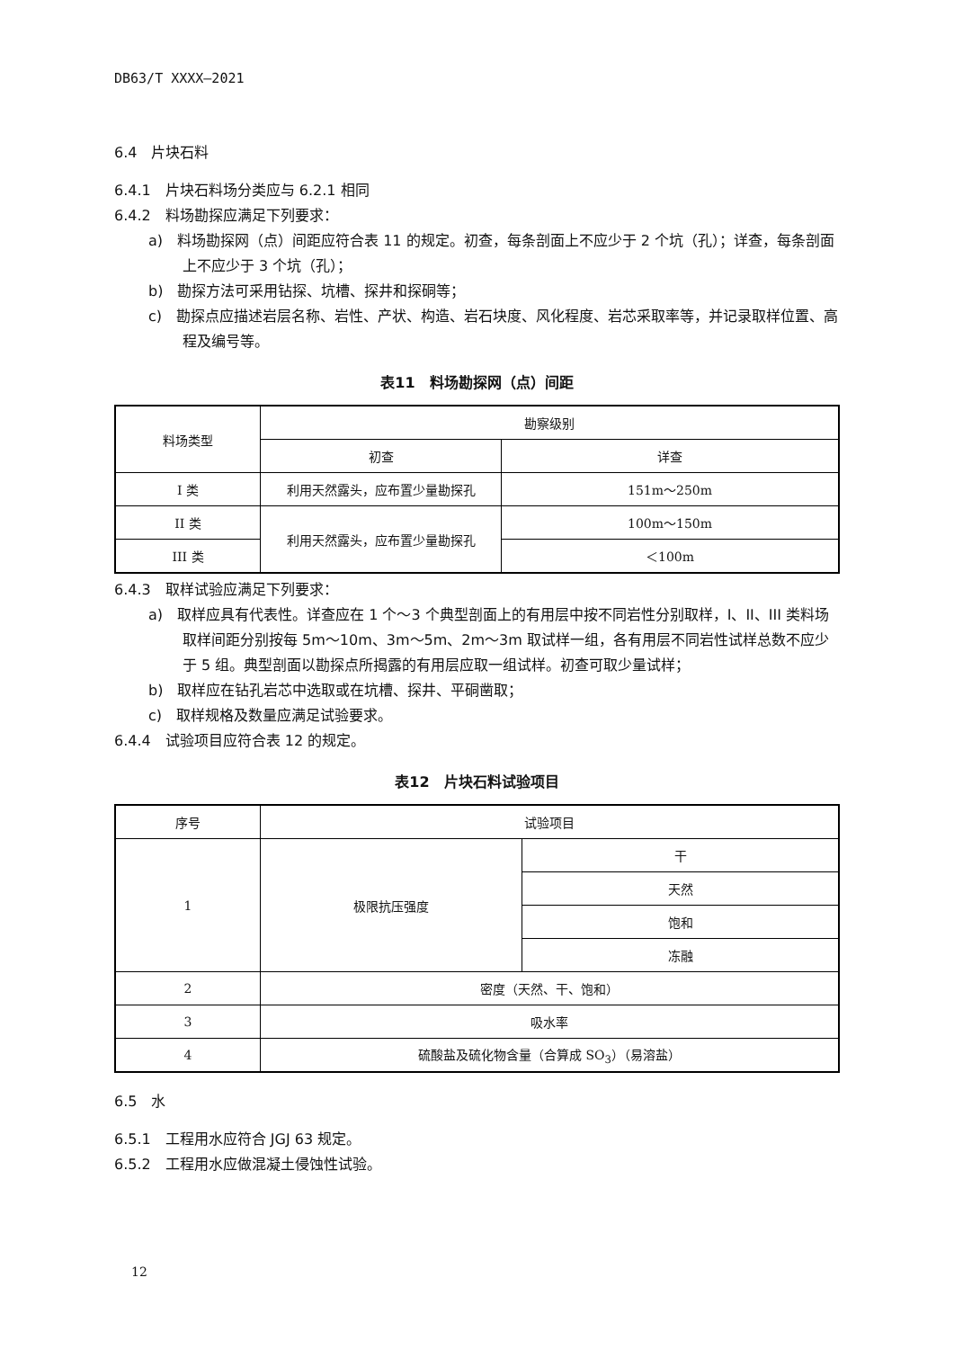DB63/T XXXX—2021
6.4　片块石料
6.4.1　片块石料场分类应与 6.2.1 相同
6.4.2　料场勘探应满足下列要求：
a)　料场勘探网（点）间距应符合表 11 的规定。初查，每条剖面上不应少于 2 个坑（孔）；详查，每条剖面上不应少于 3 个坑（孔）；
b)　勘探方法可采用钻探、坑槽、探井和探硐等；
c)　勘探点应描述岩层名称、岩性、产状、构造、岩石块度、风化程度、岩芯采取率等，并记录取样位置、高程及编号等。
表11　料场勘探网（点）间距
| 料场类型 | 勘察级别 | |
| --- | --- | --- |
| | 初查 | 详查 |
| I 类 | 利用天然露头，应布置少量勘探孔 | 151m～250m |
| II 类 | 利用天然露头，应布置少量勘探孔 | 100m～150m |
| III 类 | | ＜100m |
6.4.3　取样试验应满足下列要求：
a)　取样应具有代表性。详查应在 1 个～3 个典型剖面上的有用层中按不同岩性分别取样，I、II、III 类料场取样间距分别按每 5m～10m、3m～5m、2m～3m 取试样一组，各有用层不同岩性试样总数不应少于 5 组。典型剖面以勘探点所揭露的有用层应取一组试样。初查可取少量试样；
b)　取样应在钻孔岩芯中选取或在坑槽、探井、平硐凿取；
c)　取样规格及数量应满足试验要求。
6.4.4　试验项目应符合表 12 的规定。
表12　片块石料试验项目
| 序号 | 试验项目 | |
| --- | --- | --- |
| 1 | 极限抗压强度 | 干 |
| | | 天然 |
| | | 饱和 |
| | | 冻融 |
| 2 | 密度（天然、干、饱和） | |
| 3 | 吸水率 | |
| 4 | 硫酸盐及硫化物含量（合算成 SO<sub>3</sub>）（易溶盐） | |
6.5　水
6.5.1　工程用水应符合 JGJ 63 规定。
6.5.2　工程用水应做混凝土侵蚀性试验。
12